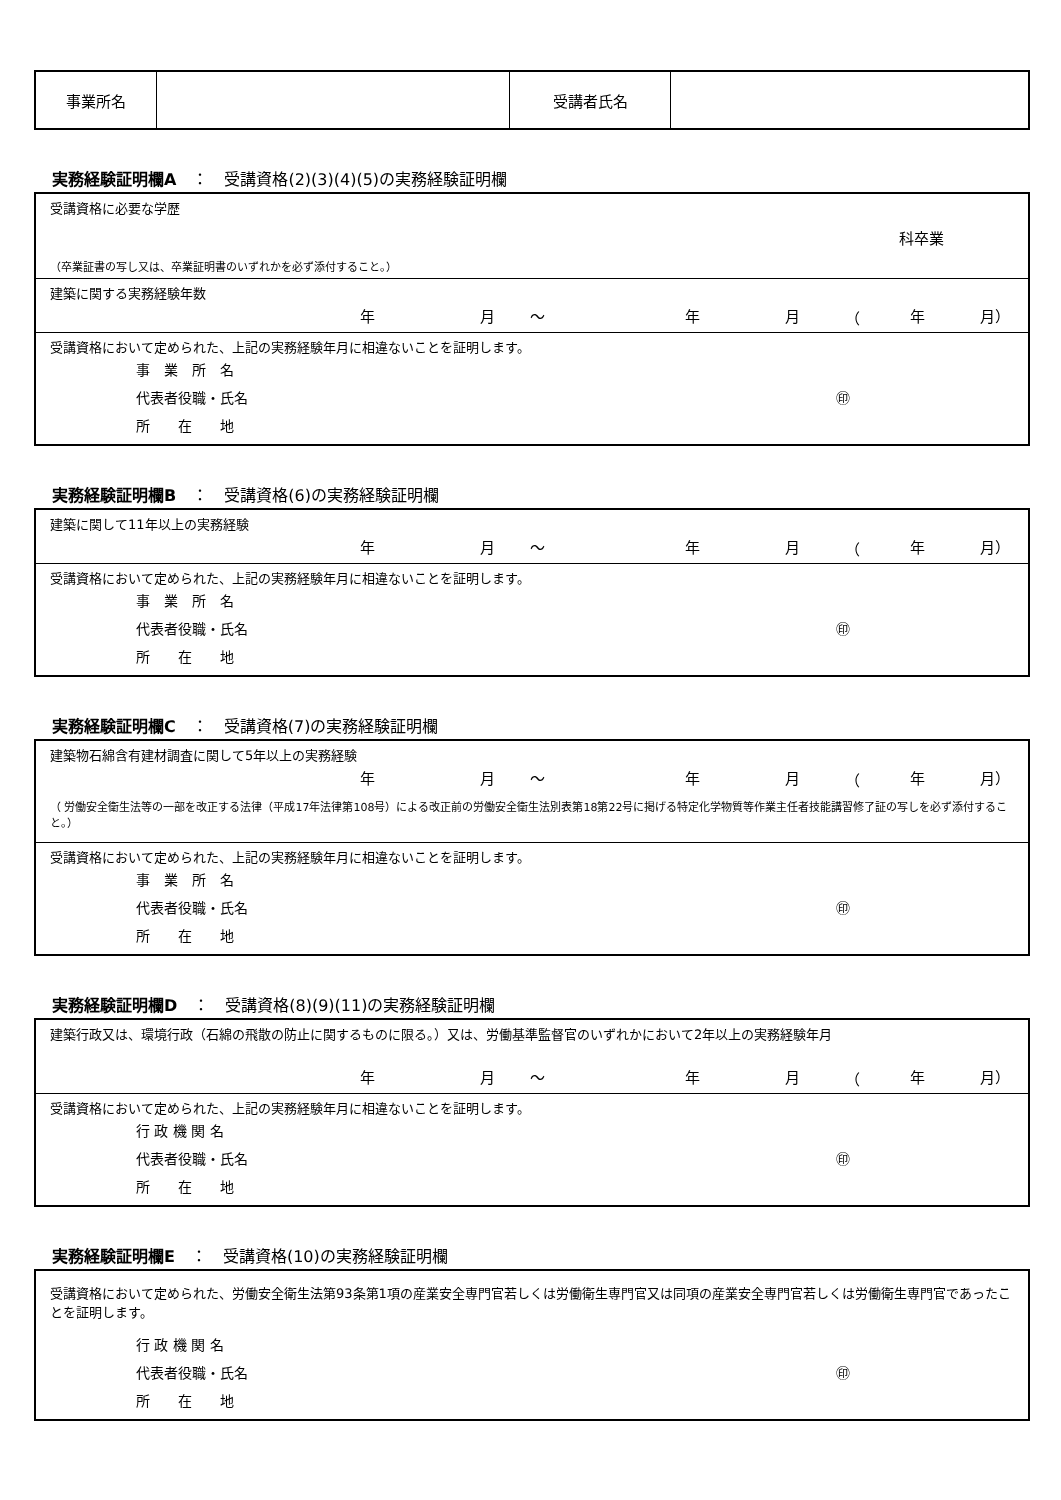| 事業所名 | | 受講者氏名 | |
実務経験証明欄A　：　受講資格(2)(3)(4)(5)の実務経験証明欄
受講資格に必要な学歴
科卒業
（卒業証書の写し又は、卒業証明書のいずれかを必ず添付すること。）
建築に関する実務経験年数
年月 〜 年月 （ 年 月）
受講資格において定められた、上記の実務経験年月に相違ないことを証明します。
事　業　所　名
代表者役職・氏名 ㊞
所　　在　　地
実務経験証明欄B　：　受講資格(6)の実務経験証明欄
建築に関して11年以上の実務経験
年月 〜 年月 （ 年 月）
受講資格において定められた、上記の実務経験年月に相違ないことを証明します。
事　業　所　名
代表者役職・氏名 ㊞
所　　在　　地
実務経験証明欄C　：　受講資格(7)の実務経験証明欄
建築物石綿含有建材調査に関して5年以上の実務経験
年月 〜 年月 （ 年 月）
（ 労働安全衛生法等の一部を改正する法律（平成17年法律第108号）による改正前の労働安全衛生法別表第18第22号に掲げる特定化学物質等作業主任者技能講習修了証の写しを必ず添付すること。）
受講資格において定められた、上記の実務経験年月に相違ないことを証明します。
事　業　所　名
代表者役職・氏名 ㊞
所　　在　　地
実務経験証明欄D　：　受講資格(8)(9)(11)の実務経験証明欄
建築行政又は、環境行政（石綿の飛散の防止に関するものに限る。）又は、労働基準監督官のいずれかにおいて2年以上の実務経験年月
年月 〜 年月 （ 年 月）
受講資格において定められた、上記の実務経験年月に相違ないことを証明します。
行 政 機 関 名
代表者役職・氏名 ㊞
所　　在　　地
実務経験証明欄E　：　受講資格(10)の実務経験証明欄
受講資格において定められた、労働安全衛生法第93条第1項の産業安全専門官若しくは労働衛生専門官又は同項の産業安全専門官若しくは労働衛生専門官であったことを証明します。
行 政 機 関 名
代表者役職・氏名 ㊞
所　　在　　地